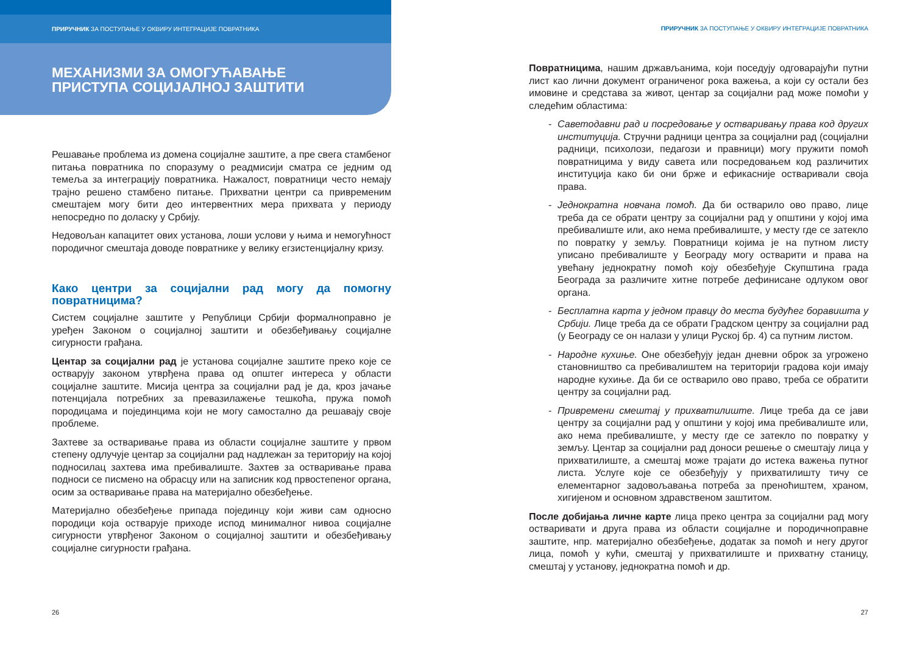ПРИРУЧНИК ЗА ПОСТУПАЊЕ У ОКВИРУ ИНТЕГРАЦИЈЕ ПОВРАТНИКА
МЕХАНИЗМИ ЗА ОМОГУЋАВАЊЕ
ПРИСТУПА СОЦИЈАЛНОЈ ЗАШТИТИ
Решавање проблема из домена социјалне заштите, а пре свега стамбеног питања повратника по споразуму о реадмисији сматра се једним од темеља за интеграцију повратника. Нажалост, повратници често немају трајно решено стамбено питање. Прихватни центри са привременим смештајем могу бити део интервентних мера прихвата у периоду непосредно по доласку у Србију.
Недовољан капацитет ових установа, лоши услови у њима и немогућност породичног смештаја доводе повратнике у велику егзистенцијалну кризу.
Како центри за социјални рад могу да помогну повратницима?
Систем социјалне заштите у Републици Србији формалноправно је уређен Законом о социјалној заштити и обезбеђивању социјалне сигурности грађана.
Центар за социјални рад је установа социјалне заштите преко које се остварују законом утврђена права од општег интереса у области социјалне заштите. Мисија центра за социјални рад је да, кроз јачање потенцијала потребних за превазилажење тешкоћа, пружа помоћ породицама и појединцима који не могу самостално да решавају своје проблеме.
Захтеве за остваривање права из области социјалне заштите у првом степену одлучује центар за социјални рад надлежан за територију на којој подносилац захтева има пребивалиште. Захтев за остваривање права подноси се писмено на обрасцу или на записник код првостепеног органа, осим за остваривање права на материјално обезбеђење.
Материјално обезбеђење припада појединцу који живи сам односно породици која остварује приходе испод минималног нивоа социјалне сигурности утврђеног Законом о социјалној заштити и обезбеђивању социјалне сигурности грађана.
26
ПРИРУЧНИК ЗА ПОСТУПАЊЕ У ОКВИРУ ИНТЕГРАЦИЈЕ ПОВРАТНИКА
Повратницима, нашим држављанима, који поседују одговарајући путни лист као лични документ ограниченог рока важења, а који су остали без имовине и средстава за живот, центар за социјални рад може помоћи у следећим областима:
- Саветодавни рад и посредовање у остваривању права код других институција. Стручни радници центра за социјални рад (социјални радници, психолози, педагози и правници) могу пружити помоћ повратницима у виду савета или посредовањем код различитих институција како би они брже и ефикасније остваривали своја права.
- Једнократна новчана помоћ. Да би остварило ово право, лице треба да се обрати центру за социјални рад у општини у којој има пребивалиште или, ако нема пребивалиште, у месту где се затекло по повратку у земљу. Повратници којима је на путном листу уписано пребивалиште у Београду могу остварити и права на увећану једнократну помоћ коју обезбеђује Скупштина града Београда за различите хитне потребе дефинисане одлуком овог органа.
- Бесплатна карта у једном правцу до места будућег боравишта у Србији. Лице треба да се обрати Градском центру за социјални рад (у Београду се он налази у улици Руској бр. 4) са путним листом.
- Народне кухиње. Оне обезбеђују један дневни оброк за угрожено становништво са пребивалиштем на територији градова који имају народне кухиње. Да би се остварило ово право, треба се обратити центру за социјални рад.
- Привремени смештај у прихватилиште. Лице треба да се јави центру за социјални рад у општини у којој има пребивалиште или, ако нема пребивалиште, у месту где се затекло по повратку у земљу. Центар за социјални рад доноси решење о смештају лица у прихватилиште, а смештај може трајати до истека важења путног листа. Услуге које се обезбеђују у прихватилишту тичу се елементарног задовољавања потреба за преноћиштем, храном, хигијеном и основном здравственом заштитом.
После добијања личне карте лица преко центра за социјални рад могу остваривати и друга права из области социјалне и породичноправне заштите, нпр. материјално обезбеђење, додатак за помоћ и негу другог лица, помоћ у кући, смештај у прихватилиште и прихватну станицу, смештај у установу, једнократна помоћ и др.
27